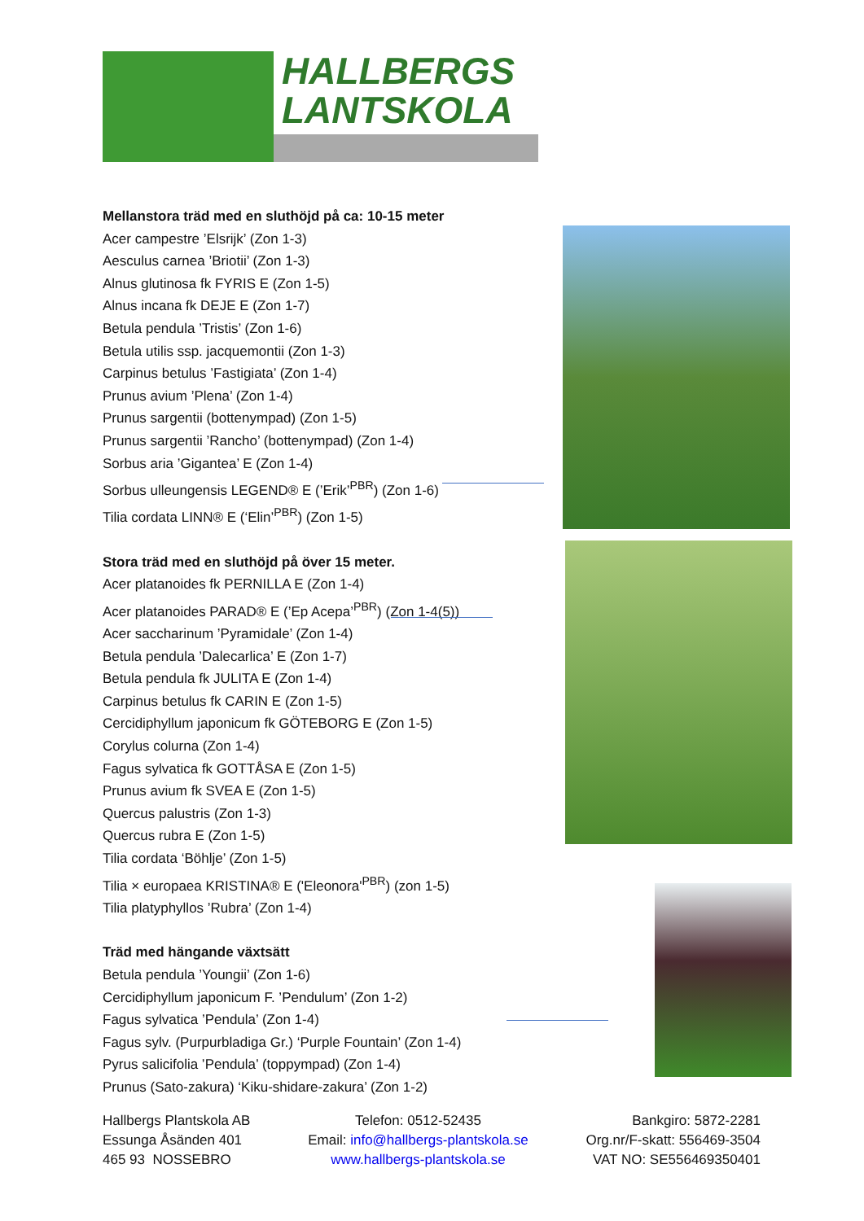HALLBERGS
LANTSKOLA
Mellanstora träd med en sluthöjd på ca: 10-15 meter
Acer campestre ’Elsrijk’ (Zon 1-3)
Aesculus carnea ’Briotii’ (Zon 1-3)
Alnus glutinosa fk FYRIS E (Zon 1-5)
Alnus incana fk DEJE E (Zon 1-7)
Betula pendula ’Tristis’ (Zon 1-6)
Betula utilis ssp. jacquemontii (Zon 1-3)
Carpinus betulus ’Fastigiata’ (Zon 1-4)
Prunus avium ’Plena’ (Zon 1-4)
Prunus sargentii (bottenympad) (Zon 1-5)
Prunus sargentii ’Rancho’ (bottenympad) (Zon 1-4)
Sorbus aria ’Gigantea’ E (Zon 1-4)
Sorbus ulleungensis LEGEND® E (’Erik’<sup>PBR</sup>) (Zon 1-6)
Tilia cordata LINN® E (‘Elin’<sup>PBR</sup>) (Zon 1-5)
Stora träd med en sluthöjd på över 15 meter.
Acer platanoides fk PERNILLA E (Zon 1-4)
Acer platanoides PARAD® E (’Ep Acepa’<sup>PBR</sup>) (Zon 1-4(5))
Acer saccharinum ’Pyramidale’ (Zon 1-4)
Betula pendula ’Dalecarlica’ E (Zon 1-7)
Betula pendula fk JULITA E (Zon 1-4)
Carpinus betulus fk CARIN E (Zon 1-5)
Cercidiphyllum japonicum fk GÖTEBORG E (Zon 1-5)
Corylus colurna (Zon 1-4)
Fagus sylvatica fk GOTTÅSA E (Zon 1-5)
Prunus avium fk SVEA E (Zon 1-5)
Quercus palustris (Zon 1-3)
Quercus rubra E (Zon 1-5)
Tilia cordata ‘Böhlje’ (Zon 1-5)
Tilia × europaea KRISTINA® E ('Eleonora'<sup>PBR</sup>) (zon 1-5)
Tilia platyphyllos ’Rubra’ (Zon 1-4)
Träd med hängande växtsätt
Betula pendula ’Youngii’ (Zon 1-6)
Cercidiphyllum japonicum F. ’Pendulum’ (Zon 1-2)
Fagus sylvatica ’Pendula’ (Zon 1-4)
Fagus sylv. (Purpurbladiga Gr.) ‘Purple Fountain’ (Zon 1-4)
Pyrus salicifolia ’Pendula’ (toppympad) (Zon 1-4)
Prunus (Sato-zakura) ‘Kiku-shidare-zakura’ (Zon 1-2)
Hallbergs Plantskola AB
Essunga Åsänden 401
465 93 NOSSEBRO
Telefon: 0512-52435
Email: info@hallbergs-plantskola.se
www.hallbergs-plantskola.se
Bankgiro: 5872-2281
Org.nr/F-skatt: 556469-3504
VAT NO: SE556469350401